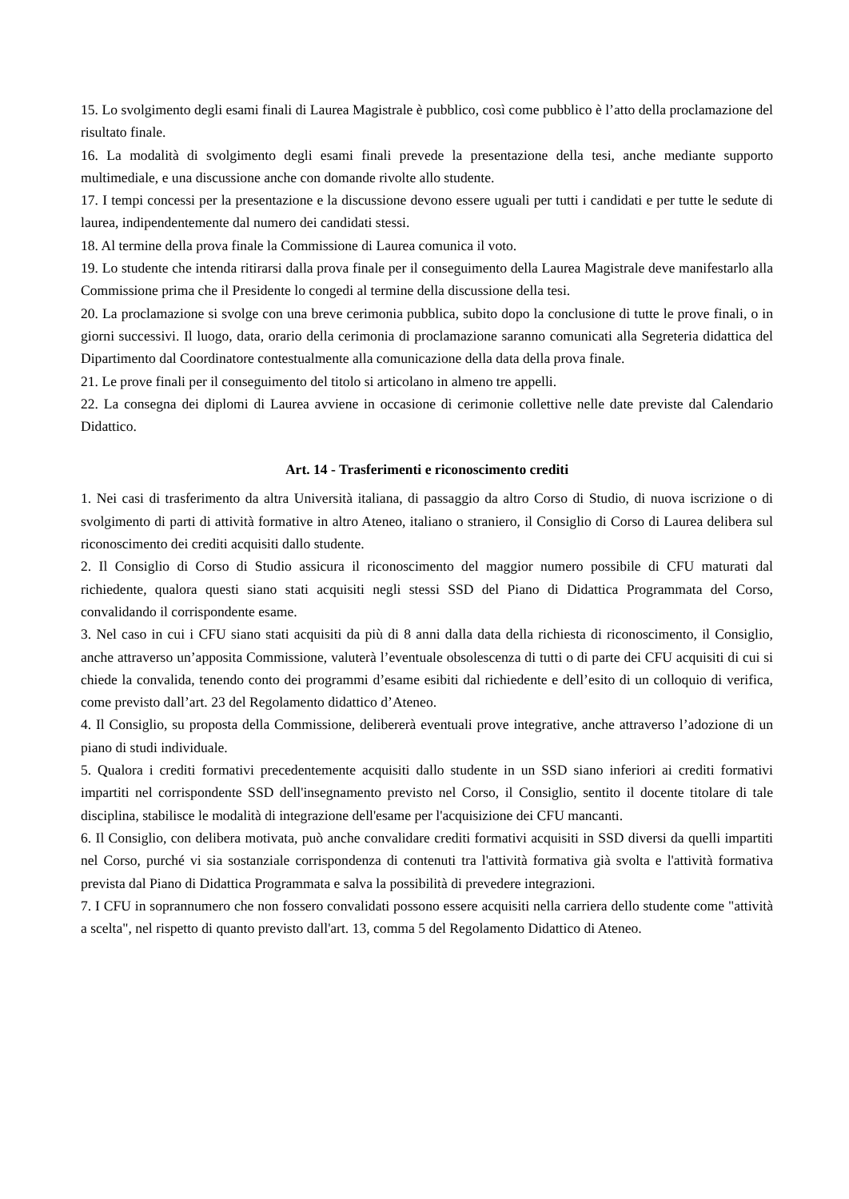15. Lo svolgimento degli esami finali di Laurea Magistrale è pubblico, così come pubblico è l’atto della proclamazione del risultato finale.
16. La modalità di svolgimento degli esami finali prevede la presentazione della tesi, anche mediante supporto multimediale, e una discussione anche con domande rivolte allo studente.
17. I tempi concessi per la presentazione e la discussione devono essere uguali per tutti i candidati e per tutte le sedute di laurea, indipendentemente dal numero dei candidati stessi.
18. Al termine della prova finale la Commissione di Laurea comunica il voto.
19. Lo studente che intenda ritirarsi dalla prova finale per il conseguimento della Laurea Magistrale deve manifestarlo alla Commissione prima che il Presidente lo congedi al termine della discussione della tesi.
20. La proclamazione si svolge con una breve cerimonia pubblica, subito dopo la conclusione di tutte le prove finali, o in giorni successivi. Il luogo, data, orario della cerimonia di proclamazione saranno comunicati alla Segreteria didattica del Dipartimento dal Coordinatore contestualmente alla comunicazione della data della prova finale.
21. Le prove finali per il conseguimento del titolo si articolano in almeno tre appelli.
22. La consegna dei diplomi di Laurea avviene in occasione di cerimonie collettive nelle date previste dal Calendario Didattico.
Art. 14 - Trasferimenti e riconoscimento crediti
1. Nei casi di trasferimento da altra Università italiana, di passaggio da altro Corso di Studio, di nuova iscrizione o di svolgimento di parti di attività formative in altro Ateneo, italiano o straniero, il Consiglio di Corso di Laurea delibera sul riconoscimento dei crediti acquisiti dallo studente.
2. Il Consiglio di Corso di Studio assicura il riconoscimento del maggior numero possibile di CFU maturati dal richiedente, qualora questi siano stati acquisiti negli stessi SSD del Piano di Didattica Programmata del Corso, convalidando il corrispondente esame.
3. Nel caso in cui i CFU siano stati acquisiti da più di 8 anni dalla data della richiesta di riconoscimento, il Consiglio, anche attraverso un’apposita Commissione, valuterà l’eventuale obsolescenza di tutti o di parte dei CFU acquisiti di cui si chiede la convalida, tenendo conto dei programmi d’esame esibiti dal richiedente e dell’esito di un colloquio di verifica, come previsto dall’art. 23 del Regolamento didattico d’Ateneo.
4. Il Consiglio, su proposta della Commissione, delibererà eventuali prove integrative, anche attraverso l’adozione di un piano di studi individuale.
5. Qualora i crediti formativi precedentemente acquisiti dallo studente in un SSD siano inferiori ai crediti formativi impartiti nel corrispondente SSD dell'insegnamento previsto nel Corso, il Consiglio, sentito il docente titolare di tale disciplina, stabilisce le modalità di integrazione dell'esame per l'acquisizione dei CFU mancanti.
6. Il Consiglio, con delibera motivata, può anche convalidare crediti formativi acquisiti in SSD diversi da quelli impartiti nel Corso, purché vi sia sostanziale corrispondenza di contenuti tra l'attività formativa già svolta e l'attività formativa prevista dal Piano di Didattica Programmata e salva la possibilità di prevedere integrazioni.
7. I CFU in soprannumero che non fossero convalidati possono essere acquisiti nella carriera dello studente come "attività a scelta", nel rispetto di quanto previsto dall'art. 13, comma 5 del Regolamento Didattico di Ateneo.